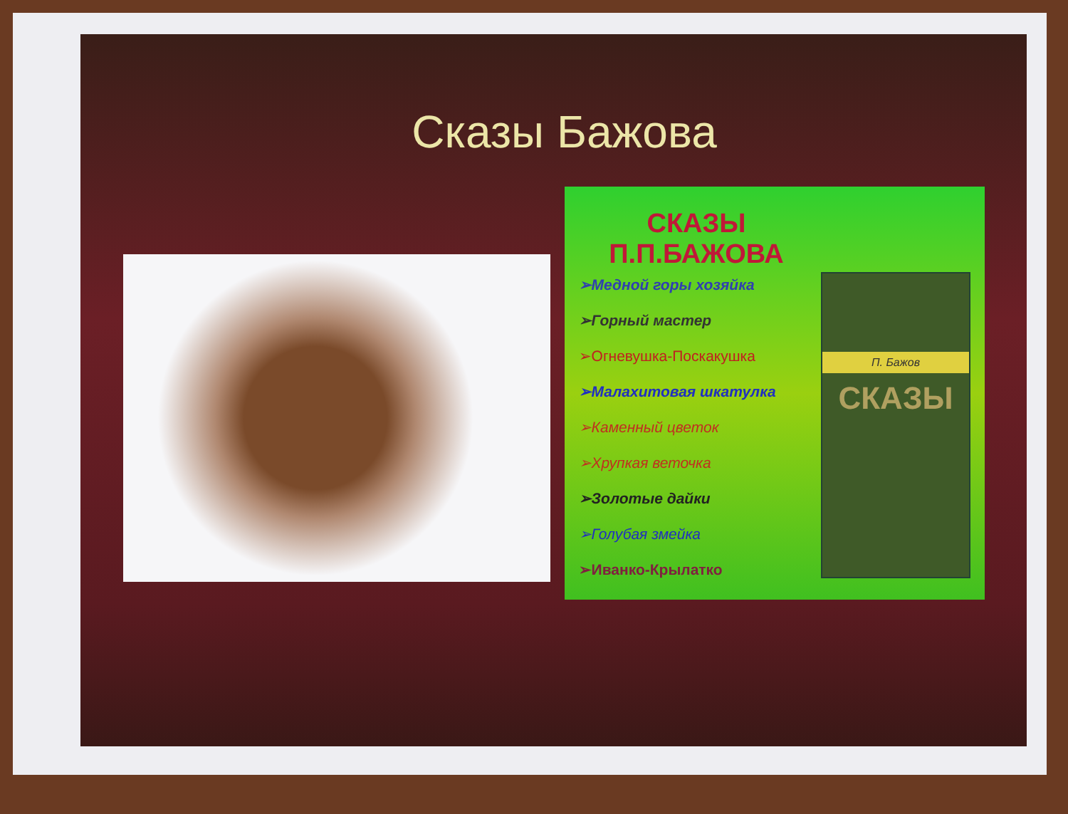Сказы Бажова
СКАЗЫ П.П.БАЖОВА
➢Медной горы хозяйка
➢Горный мастер
➢Огневушка-Поскакушка
➢Малахитовая шкатулка
➢Каменный цветок
➢Хрупкая веточка
➢Золотые дайки
➢Голубая змейка
➢Иванко-Крылатко
П. Бажов
СКАЗЫ